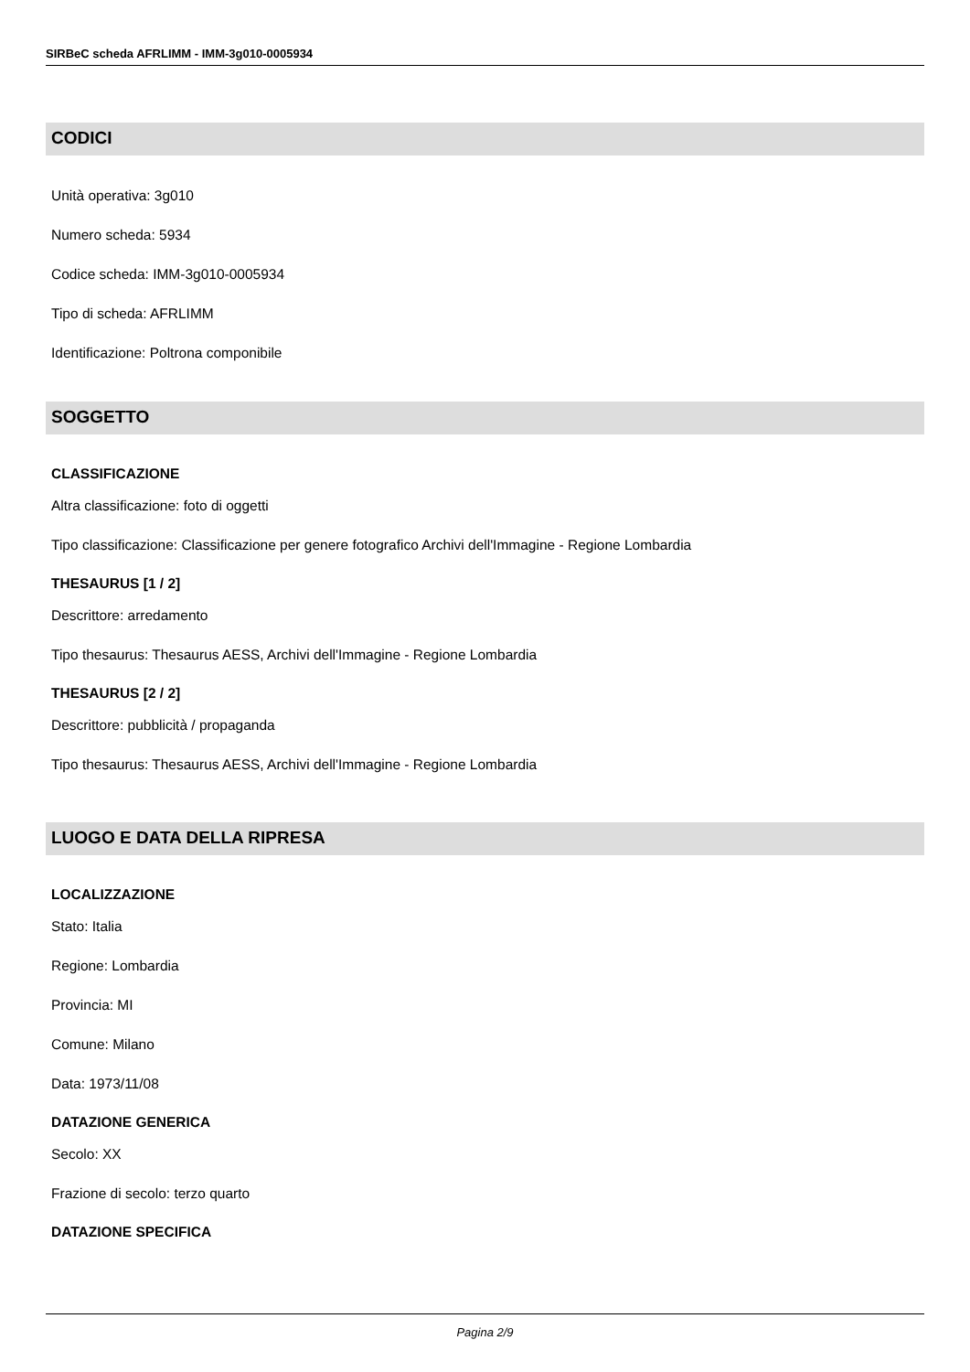SIRBeC scheda AFRLIMM - IMM-3g010-0005934
CODICI
Unità operativa: 3g010
Numero scheda: 5934
Codice scheda: IMM-3g010-0005934
Tipo di scheda: AFRLIMM
Identificazione: Poltrona componibile
SOGGETTO
CLASSIFICAZIONE
Altra classificazione: foto di oggetti
Tipo classificazione: Classificazione per genere fotografico Archivi dell'Immagine - Regione Lombardia
THESAURUS [1 / 2]
Descrittore: arredamento
Tipo thesaurus: Thesaurus AESS, Archivi dell'Immagine - Regione Lombardia
THESAURUS [2 / 2]
Descrittore: pubblicità / propaganda
Tipo thesaurus: Thesaurus AESS, Archivi dell'Immagine - Regione Lombardia
LUOGO E DATA DELLA RIPRESA
LOCALIZZAZIONE
Stato: Italia
Regione: Lombardia
Provincia: MI
Comune: Milano
Data: 1973/11/08
DATAZIONE GENERICA
Secolo: XX
Frazione di secolo: terzo quarto
DATAZIONE SPECIFICA
Pagina 2/9